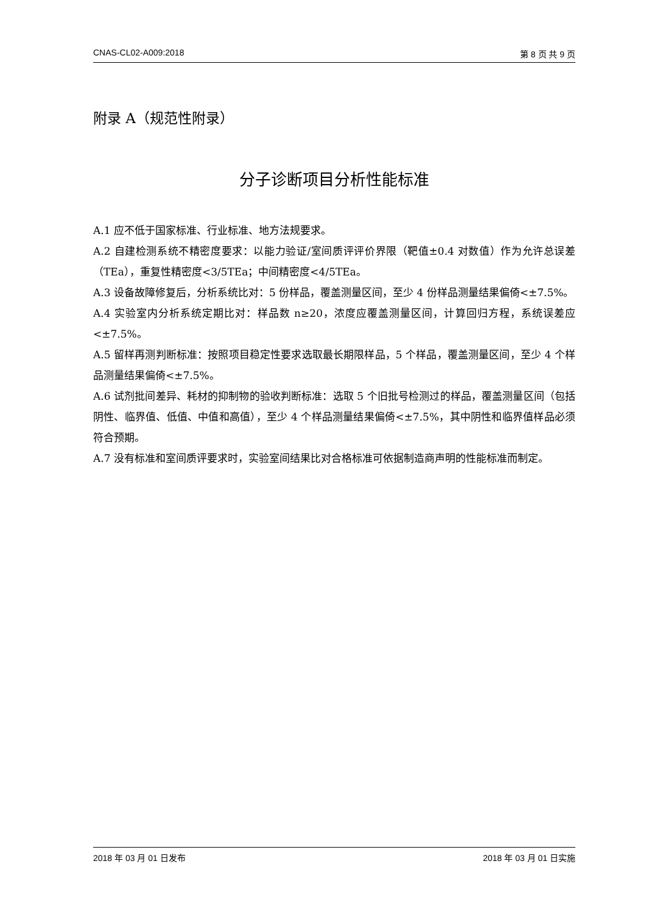CNAS-CL02-A009:2018 第 8 页 共 9 页
附录 A（规范性附录）
分子诊断项目分析性能标准
A.1 应不低于国家标准、行业标准、地方法规要求。
A.2 自建检测系统不精密度要求：以能力验证/室间质评评价界限（靶值±0.4 对数值）作为允许总误差（TEa），重复性精密度<3/5TEa；中间精密度<4/5TEa。
A.3 设备故障修复后，分析系统比对：5 份样品，覆盖测量区间，至少 4 份样品测量结果偏倚<±7.5%。
A.4 实验室内分析系统定期比对：样品数 n≥20，浓度应覆盖测量区间，计算回归方程，系统误差应<±7.5%。
A.5 留样再测判断标准：按照项目稳定性要求选取最长期限样品，5 个样品，覆盖测量区间，至少 4 个样品测量结果偏倚<±7.5%。
A.6 试剂批间差异、耗材的抑制物的验收判断标准：选取 5 个旧批号检测过的样品，覆盖测量区间（包括阴性、临界值、低值、中值和高值），至少 4 个样品测量结果偏倚<±7.5%，其中阴性和临界值样品必须符合预期。
A.7 没有标准和室间质评要求时，实验室间结果比对合格标准可依据制造商声明的性能标准而制定。
2018 年 03 月 01 日发布 2018 年 03 月 01 日实施